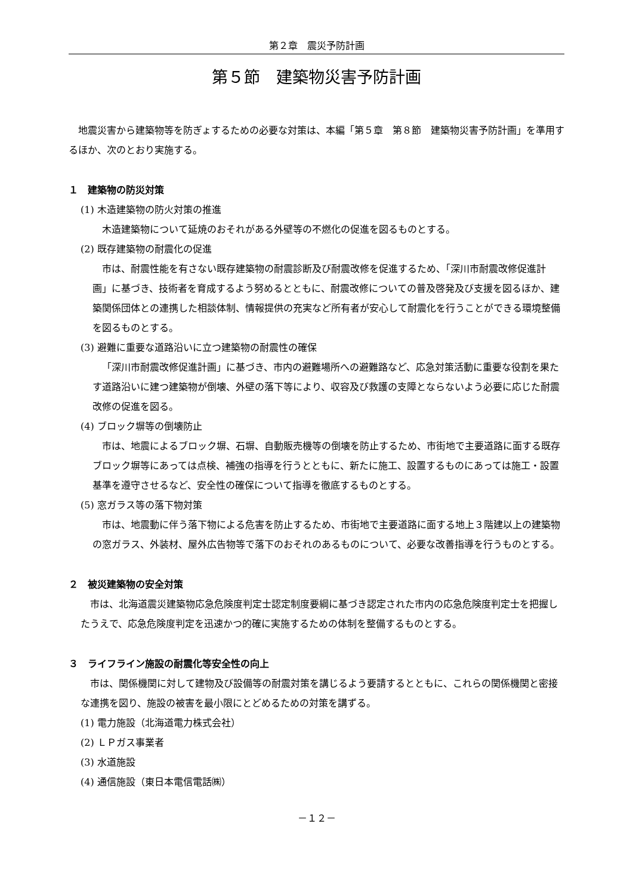第２章　震災予防計画
第５節　建築物災害予防計画
地震災害から建築物等を防ぎょするための必要な対策は、本編「第５章　第８節　建築物災害予防計画」を準用するほか、次のとおり実施する。
１　建築物の防災対策
(1) 木造建築物の防火対策の推進
木造建築物について延焼のおそれがある外壁等の不燃化の促進を図るものとする。
(2) 既存建築物の耐震化の促進
市は、耐震性能を有さない既存建築物の耐震診断及び耐震改修を促進するため、「深川市耐震改修促進計画」に基づき、技術者を育成するよう努めるとともに、耐震改修についての普及啓発及び支援を図るほか、建築関係団体との連携した相談体制、情報提供の充実など所有者が安心して耐震化を行うことができる環境整備を図るものとする。
(3) 避難に重要な道路沿いに立つ建築物の耐震性の確保
「深川市耐震改修促進計画」に基づき、市内の避難場所への避難路など、応急対策活動に重要な役割を果たす道路沿いに建つ建築物が倒壊、外壁の落下等により、収容及び救護の支障とならないよう必要に応じた耐震改修の促進を図る。
(4) ブロック塀等の倒壊防止
市は、地震によるブロック塀、石塀、自動販売機等の倒壊を防止するため、市街地で主要道路に面する既存ブロック塀等にあっては点検、補強の指導を行うとともに、新たに施工、設置するものにあっては施工・設置基準を遵守させるなど、安全性の確保について指導を徹底するものとする。
(5) 窓ガラス等の落下物対策
市は、地震動に伴う落下物による危害を防止するため、市街地で主要道路に面する地上３階建以上の建築物の窓ガラス、外装材、屋外広告物等で落下のおそれのあるものについて、必要な改善指導を行うものとする。
２　被災建築物の安全対策
市は、北海道震災建築物応急危険度判定士認定制度要綱に基づき認定された市内の応急危険度判定士を把握したうえで、応急危険度判定を迅速かつ的確に実施するための体制を整備するものとする。
３　ライフライン施設の耐震化等安全性の向上
市は、関係機関に対して建物及び設備等の耐震対策を講じるよう要請するとともに、これらの関係機関と密接な連携を図り、施設の被害を最小限にとどめるための対策を講ずる。
(1) 電力施設（北海道電力株式会社）
(2) ＬＰガス事業者
(3) 水道施設
(4) 通信施設（東日本電信電話㈱）
－１２－